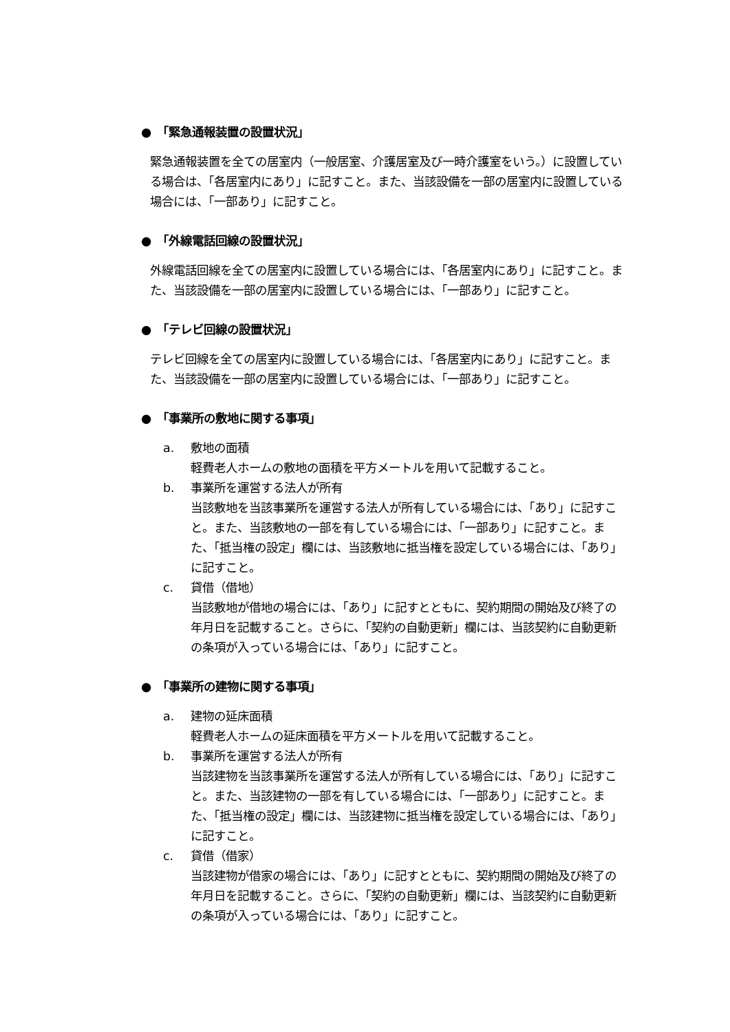●　「緊急通報装置の設置状況」
緊急通報装置を全ての居室内（一般居室、介護居室及び一時介護室をいう。）に設置している場合は、「各居室内にあり」に記すこと。また、当該設備を一部の居室内に設置している場合には、「一部あり」に記すこと。
●　「外線電話回線の設置状況」
外線電話回線を全ての居室内に設置している場合には、「各居室内にあり」に記すこと。また、当該設備を一部の居室内に設置している場合には、「一部あり」に記すこと。
●　「テレビ回線の設置状況」
テレビ回線を全ての居室内に設置している場合には、「各居室内にあり」に記すこと。また、当該設備を一部の居室内に設置している場合には、「一部あり」に記すこと。
●　「事業所の敷地に関する事項」
a. 敷地の面積
軽費老人ホームの敷地の面積を平方メートルを用いて記載すること。
b. 事業所を運営する法人が所有
当該敷地を当該事業所を運営する法人が所有している場合には、「あり」に記すこと。また、当該敷地の一部を有している場合には、「一部あり」に記すこと。また、「抵当権の設定」欄には、当該敷地に抵当権を設定している場合には、「あり」に記すこと。
c. 貸借（借地）
当該敷地が借地の場合には、「あり」に記すとともに、契約期間の開始及び終了の年月日を記載すること。さらに、「契約の自動更新」欄には、当該契約に自動更新の条項が入っている場合には、「あり」に記すこと。
●　「事業所の建物に関する事項」
a. 建物の延床面積
軽費老人ホームの延床面積を平方メートルを用いて記載すること。
b. 事業所を運営する法人が所有
当該建物を当該事業所を運営する法人が所有している場合には、「あり」に記すこと。また、当該建物の一部を有している場合には、「一部あり」に記すこと。また、「抵当権の設定」欄には、当該建物に抵当権を設定している場合には、「あり」に記すこと。
c. 貸借（借家）
当該建物が借家の場合には、「あり」に記すとともに、契約期間の開始及び終了の年月日を記載すること。さらに、「契約の自動更新」欄には、当該契約に自動更新の条項が入っている場合には、「あり」に記すこと。